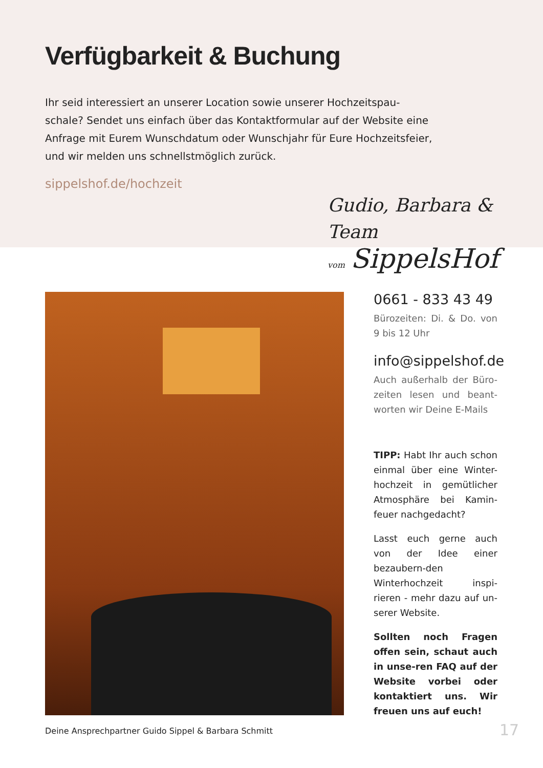Verfügbarkeit & Buchung
Ihr seid interessiert an unserer Location sowie unserer Hochzeitspau-schale? Sendet uns einfach über das Kontaktformular auf der Website eine Anfrage mit Eurem Wunschdatum oder Wunschjahr für Eure Hochzeitsfeier, und wir melden uns schnellstmöglich zurück.
sippelshof.de/hochzeit
Gudio, Barbara & Team
vom SippelsHof
0661 - 833 43 49
Bürozeiten: Di. & Do. von 9 bis 12 Uhr
info@sippelshof.de
Auch außerhalb der Büro-zeiten lesen und beant-worten wir Deine E-Mails
TIPP: Habt Ihr auch schon einmal über eine Winter-hochzeit in gemütlicher Atmosphäre bei Kamin-feuer nachgedacht?
Lasst euch gerne auch von der Idee einer bezaubern-den Winterhochzeit inspi-rieren - mehr dazu auf un-serer Website.
Sollten noch Fragen offen sein, schaut auch in unse-ren FAQ auf der Website vorbei oder kontaktiert uns. Wir freuen uns auf euch!
Deine Ansprechpartner Guido Sippel & Barbara Schmitt
17